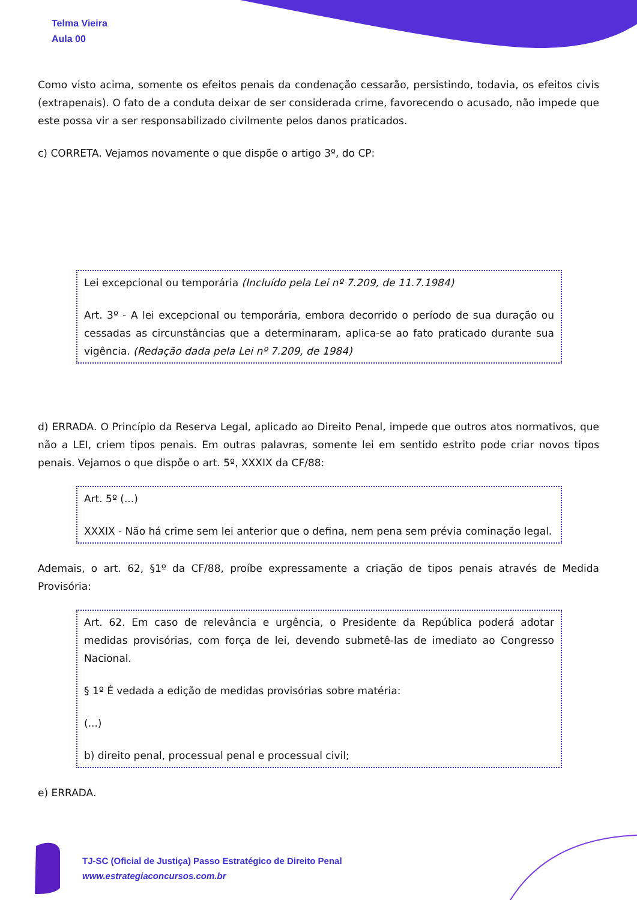Telma Vieira
Aula 00
Como visto acima, somente os efeitos penais da condenação cessarão, persistindo, todavia, os efeitos civis (extrapenais). O fato de a conduta deixar de ser considerada crime, favorecendo o acusado, não impede que este possa vir a ser responsabilizado civilmente pelos danos praticados.
c) CORRETA. Vejamos novamente o que dispõe o artigo 3º, do CP:
Lei excepcional ou temporária (Incluído pela Lei nº 7.209, de 11.7.1984)
Art. 3º - A lei excepcional ou temporária, embora decorrido o período de sua duração ou cessadas as circunstâncias que a determinaram, aplica-se ao fato praticado durante sua vigência. (Redação dada pela Lei nº 7.209, de 1984)
d) ERRADA. O Princípio da Reserva Legal, aplicado ao Direito Penal, impede que outros atos normativos, que não a LEI, criem tipos penais. Em outras palavras, somente lei em sentido estrito pode criar novos tipos penais. Vejamos o que dispõe o art. 5º, XXXIX da CF/88:
Art. 5º (...)
XXXIX - Não há crime sem lei anterior que o defina, nem pena sem prévia cominação legal.
Ademais, o art. 62, §1º da CF/88, proíbe expressamente a criação de tipos penais através de Medida Provisória:
Art. 62. Em caso de relevância e urgência, o Presidente da República poderá adotar medidas provisórias, com força de lei, devendo submetê-las de imediato ao Congresso Nacional.
§ 1º É vedada a edição de medidas provisórias sobre matéria:
(...)
b) direito penal, processual penal e processual civil;
e) ERRADA.
TJ-SC (Oficial de Justiça) Passo Estratégico de Direito Penal
www.estrategiaconcursos.com.br